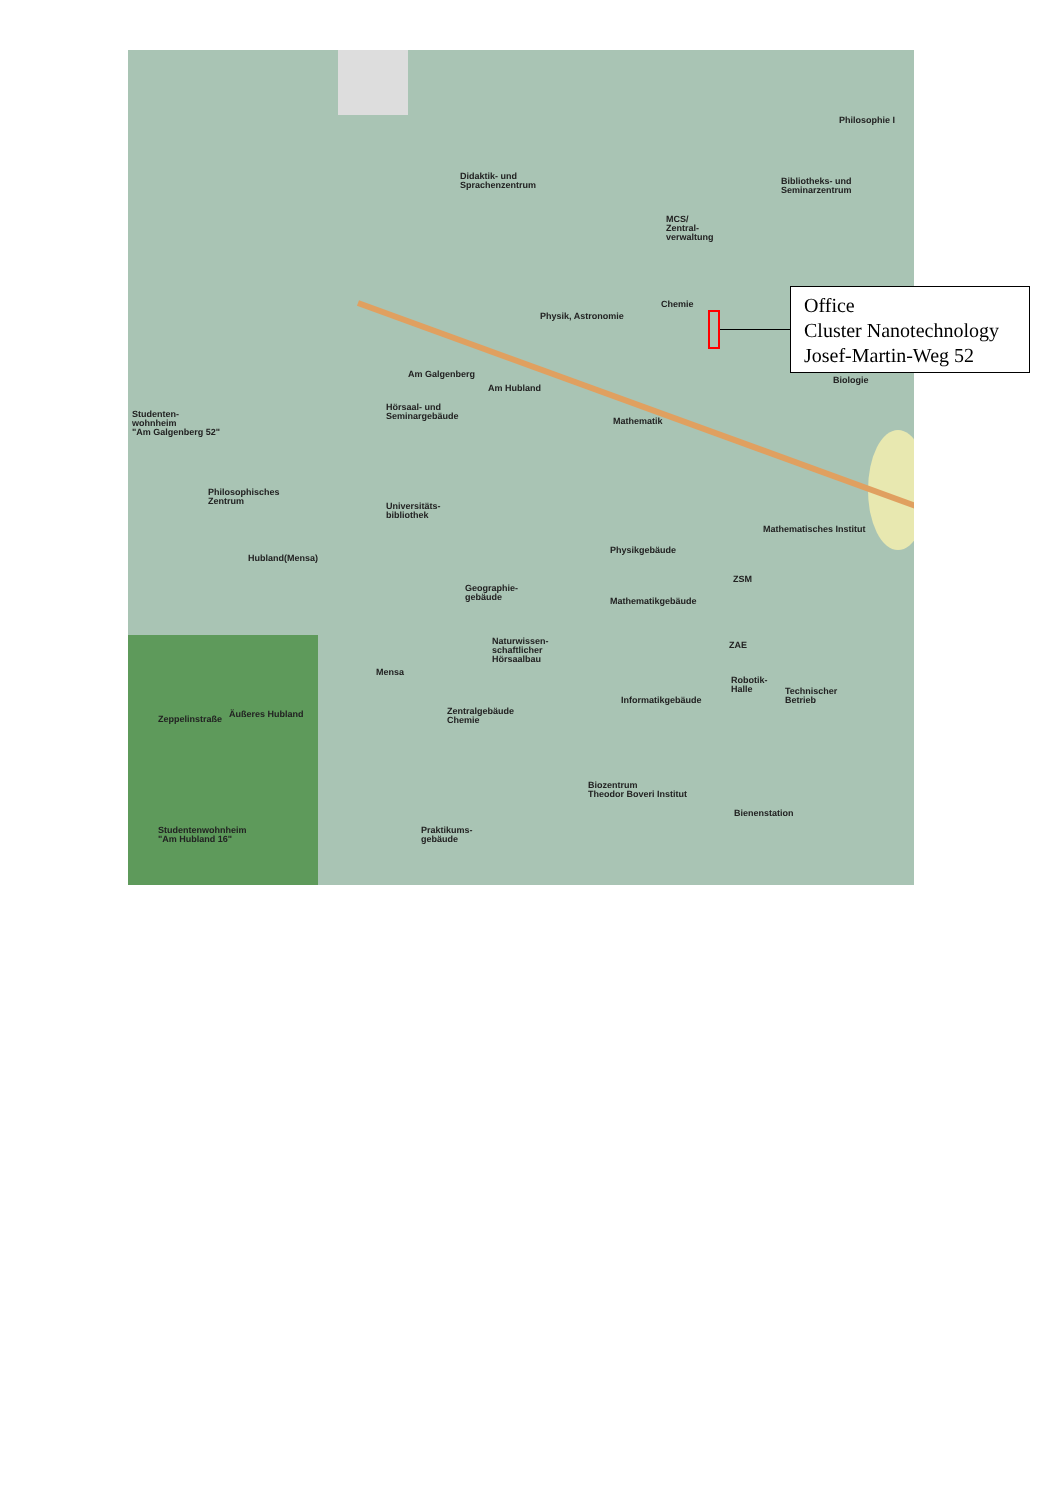Didaktik- und
Sprachenzentrum
MCS/
Zentral-
verwaltung
Bibliotheks- und
Seminarzentrum
Philosophie I
Chemie
Physik, Astronomie
Biologie
Hörsaal- und
Seminargebäude
Mathematik
Studenten-
wohnheim
"Am Galgenberg 52"
Philosophisches
Zentrum
Universitäts-
bibliothek
Physikgebäude
Mathematisches Institut
Geographie-
gebäude
Mathematikgebäude
ZSM
Hubland(Mensa)
Naturwissen-
schaftlicher
Hörsaalbau
ZAE
Mensa
Robotik-
Halle
Technischer
Betrieb
Informatikgebäude
Zentralgebäude
Chemie
Äußeres Hubland
Zeppelinstraße
Biozentrum
Theodor Boveri Institut
Bienenstation
Studentenwohnheim
"Am Hubland 16"
Praktikums-
gebäude
Am Galgenberg
Am Hubland
Office
Cluster Nanotechnology
Josef-Martin-Weg 52